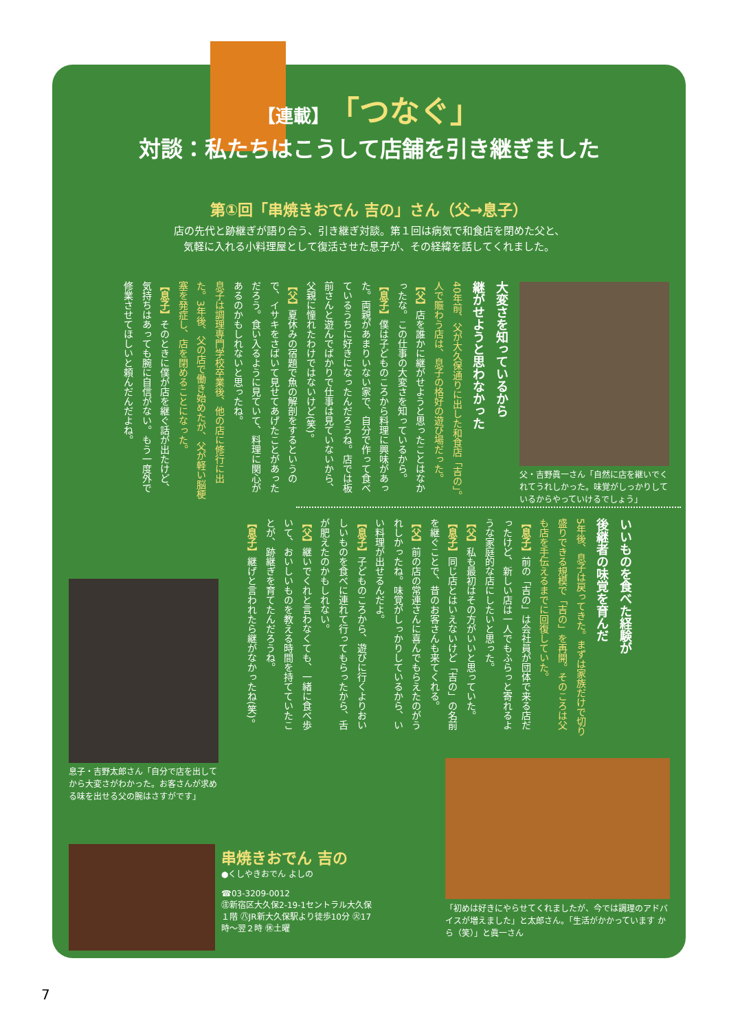【連載】「つなぐ」
対談：私たちはこうして店舗を引き継ぎました
第①回「串焼きおでん 吉の」さん（父→息子）
店の先代と跡継ぎが語り合う、引き継ぎ対談。第１回は病気で和食店を閉めた父と、
気軽に入れる小料理屋として復活させた息子が、その経緯を話してくれました。
大変さを知っているから
継がせようと思わなかった
40年前、父が大久保通りに出した和食店「吉の」。人で賑わう店は、息子の格好の遊び場だった。
【父】店を誰かに継がせようと思ったことはなかったな。この仕事の大変さを知っているから。
【息子】僕は子どものころから料理に興味があった。両親があまりいない家で、自分で作って食べているうちに好きになったんだろうね。店では板前さんと遊んでばかりで仕事は見ていないから、父親に憧れたわけではないけど(笑)。
【父】夏休みの宿題で魚の解剖をするというので、イサキをさばいて見せてあげたことがあっただろう。食い入るように見ていて、料理に関心があるのかもしれないと思ったね。
息子は調理専門学校卒業後、他の店に修行に出た。3年後、父の店で働き始めたが、父が軽い脳梗塞を発症し、店を閉めることになった。
【息子】そのときに僕が店を継ぐ話が出たけど、気持ちはあっても腕に自信がない。もう一度外で修業させてほしいと頼んだんだよね。
いいものを食べた経験が
後継者の味覚を育んだ
5年後、息子は戻ってきた。まずは家族だけで切り盛りできる規模で「吉の」を再開。そのころは父も店を手伝えるまでに回復していた。
【息子】前の「吉の」は会社員が団体で来る店だったけど、新しい店は一人でもふらっと寄れるような家庭的な店にしたいと思った。
【父】私も最初はその方がいいと思っていた。
【息子】同じ店とはいえないけど「吉の」の名前を継ぐことで、昔のお客さんも来てくれる。
【父】前の店の常連さんに喜んでもらえたのがうれしかったね。味覚がしっかりしているから、いい料理が出せるんだよ。
【息子】子どものころから、遊びに行くよりおいしいものを食べに連れて行ってもらったから、舌が肥えたのかもしれない。
【父】継いでくれと言わなくても、一緒に食べ歩いて、おいしいものを教える時間を持てていたことが、跡継ぎを育てたんだろうね。
【息子】継げと言われたら継がなかったね(笑)。
父・吉野眞一さん「自然に店を継いでくれてうれしかった。味覚がしっかりしているからやっていけるでしょう」
息子・吉野太郎さん「自分で店を出してから大変さがわかった。お客さんが求める味を出せる父の腕はさすがです」
「初めは好きにやらせてくれましたが、今では調理のアドバイスが増えました」と太郎さん。「生活がかかっています から（笑）」と眞一さん
串焼きおでん 吉の
●くしやきおでん よしの
☎03-3209-0012
㊟新宿区大久保2-19-1セントラル大久保１階 ㊇JR新大久保駅より徒歩10分 ㊋17時～翌２時 ㊡土曜
7